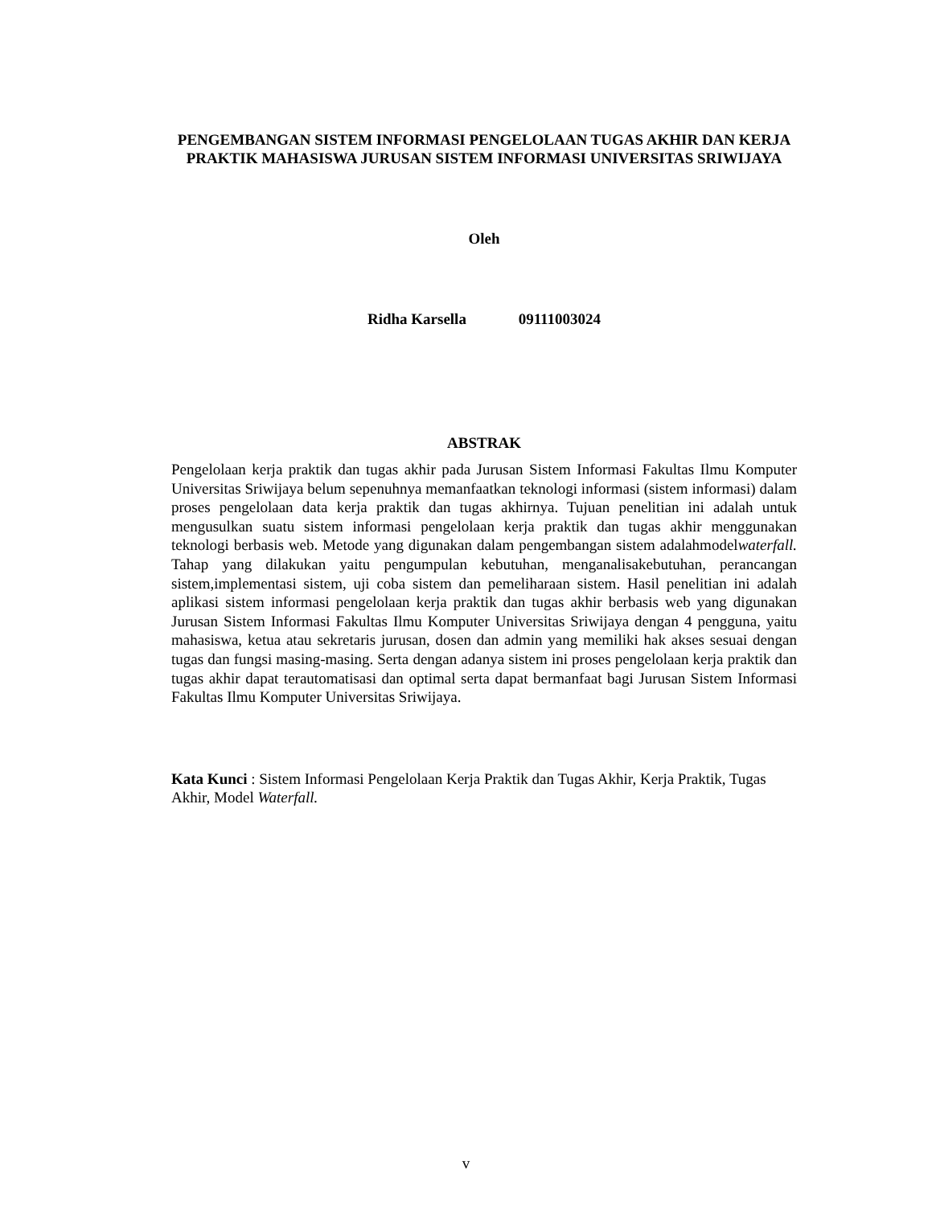PENGEMBANGAN SISTEM INFORMASI PENGELOLAAN TUGAS AKHIR DAN KERJA PRAKTIK MAHASISWA JURUSAN SISTEM INFORMASI UNIVERSITAS SRIWIJAYA
Oleh
Ridha Karsella 09111003024
ABSTRAK
Pengelolaan kerja praktik dan tugas akhir pada Jurusan Sistem Informasi Fakultas Ilmu Komputer Universitas Sriwijaya belum sepenuhnya memanfaatkan teknologi informasi (sistem informasi) dalam proses pengelolaan data kerja praktik dan tugas akhirnya. Tujuan penelitian ini adalah untuk mengusulkan suatu sistem informasi pengelolaan kerja praktik dan tugas akhir menggunakan teknologi berbasis web. Metode yang digunakan dalam pengembangan sistem adalahmodelwaterfall. Tahap yang dilakukan yaitu pengumpulan kebutuhan, menganalisakebutuhan, perancangan sistem,implementasi sistem, uji coba sistem dan pemeliharaan sistem. Hasil penelitian ini adalah aplikasi sistem informasi pengelolaan kerja praktik dan tugas akhir berbasis web yang digunakan Jurusan Sistem Informasi Fakultas Ilmu Komputer Universitas Sriwijaya dengan 4 pengguna, yaitu mahasiswa, ketua atau sekretaris jurusan, dosen dan admin yang memiliki hak akses sesuai dengan tugas dan fungsi masing-masing. Serta dengan adanya sistem ini proses pengelolaan kerja praktik dan tugas akhir dapat terautomatisasi dan optimal serta dapat bermanfaat bagi Jurusan Sistem Informasi Fakultas Ilmu Komputer Universitas Sriwijaya.
Kata Kunci : Sistem Informasi Pengelolaan Kerja Praktik dan Tugas Akhir, Kerja Praktik, Tugas Akhir, Model Waterfall.
v